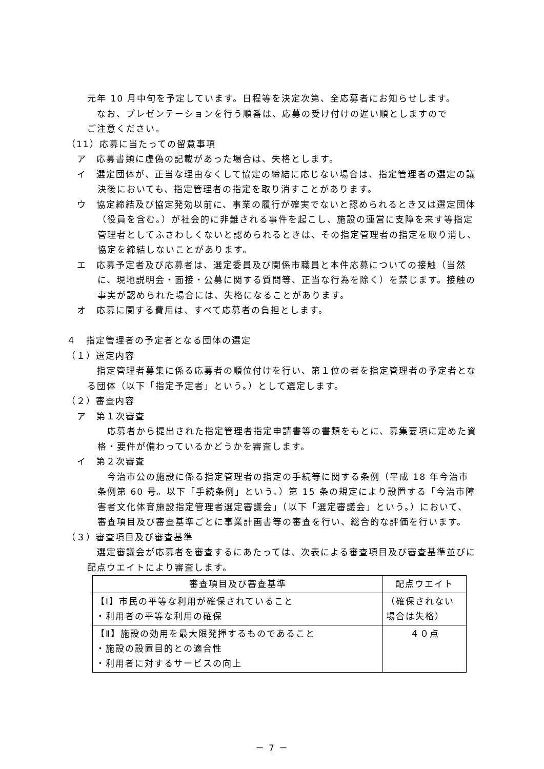元年 10 月中旬を予定しています。日程等を決定次第、全応募者にお知らせします。
　なお、プレゼンテーションを行う順番は、応募の受け付けの遅い順としますので
ご注意ください。
（11）応募に当たっての留意事項
ア　応募書類に虚偽の記載があった場合は、失格とします。
イ　選定団体が、正当な理由なくして協定の締結に応じない場合は、指定管理者の選定の議決後においても、指定管理者の指定を取り消すことがあります。
ウ　協定締結及び協定発効以前に、事業の履行が確実でないと認められるとき又は選定団体（役員を含む。）が社会的に非難される事件を起こし、施設の運営に支障を来す等指定管理者としてふさわしくないと認められるときは、その指定管理者の指定を取り消し、協定を締結しないことがあります。
エ　応募予定者及び応募者は、選定委員及び関係市職員と本件応募についての接触（当然に、現地説明会・面接・公募に関する質問等、正当な行為を除く）を禁じます。接触の事実が認められた場合には、失格になることがあります。
オ　応募に関する費用は、すべて応募者の負担とします。
４　指定管理者の予定者となる団体の選定
（１）選定内容
　指定管理者募集に係る応募者の順位付けを行い、第１位の者を指定管理者の予定者となる団体（以下「指定予定者」という。）として選定します。
（２）審査内容
ア　第１次審査
　応募者から提出された指定管理者指定申請書等の書類をもとに、募集要項に定めた資格・要件が備わっているかどうかを審査します。
イ　第２次審査
　今治市公の施設に係る指定管理者の指定の手続等に関する条例（平成 18 年今治市条例第 60 号。以下「手続条例」という。）第 15 条の規定により設置する「今治市障害者文化体育施設指定管理者選定審議会」（以下「選定審議会」という。）において、審査項目及び審査基準ごとに事業計画書等の審査を行い、総合的な評価を行います。
（３）審査項目及び審査基準
　選定審議会が応募者を審査するにあたっては、次表による審査項目及び審査基準並びに配点ウエイトにより審査します。
| 審査項目及び審査基準 | 配点ウエイト |
| --- | --- |
| 【Ⅰ】市民の平等な利用が確保されていること ・利用者の平等な利用の確保 | （確保されない場合は失格） |
| 【Ⅱ】施設の効用を最大限発揮するものであること ・施設の設置目的との適合性 ・利用者に対するサービスの向上 | ４０点 |
－ 7 －